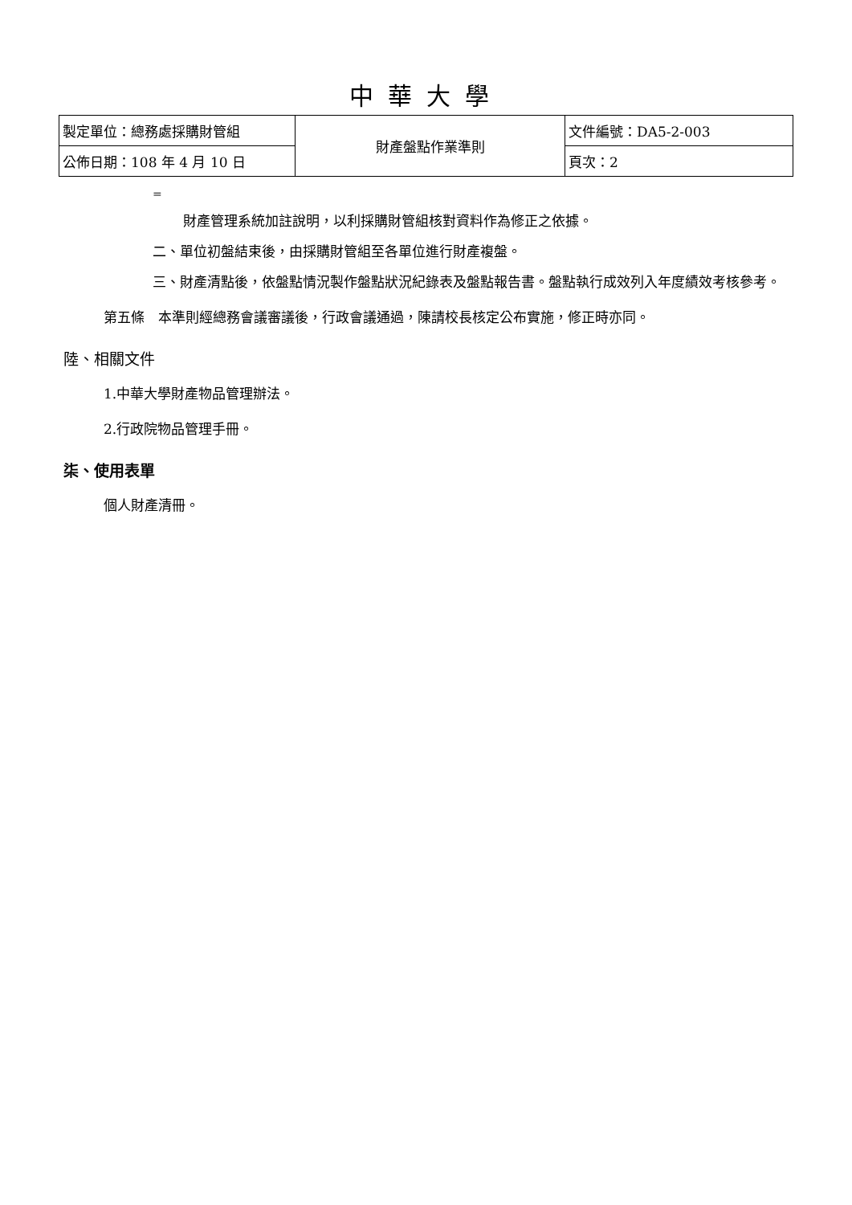中華大學
| 製定單位：總務處採購財管組 | 財產盤點作業準則 | 文件編號：DA5-2-003 |
| 公佈日期：108 年 4 月 10 日 | | 頁次：2 |
=
財產管理系統加註說明，以利採購財管組核對資料作為修正之依據。
二、單位初盤結束後，由採購財管組至各單位進行財產複盤。
三、財產清點後，依盤點情況製作盤點狀況紀錄表及盤點報告書。盤點執行成效列入年度績效考核參考。
第五條　本準則經總務會議審議後，行政會議通過，陳請校長核定公布實施，修正時亦同。
陸、相關文件
1.中華大學財產物品管理辦法。
2.行政院物品管理手冊。
柒、使用表單
個人財產清冊。